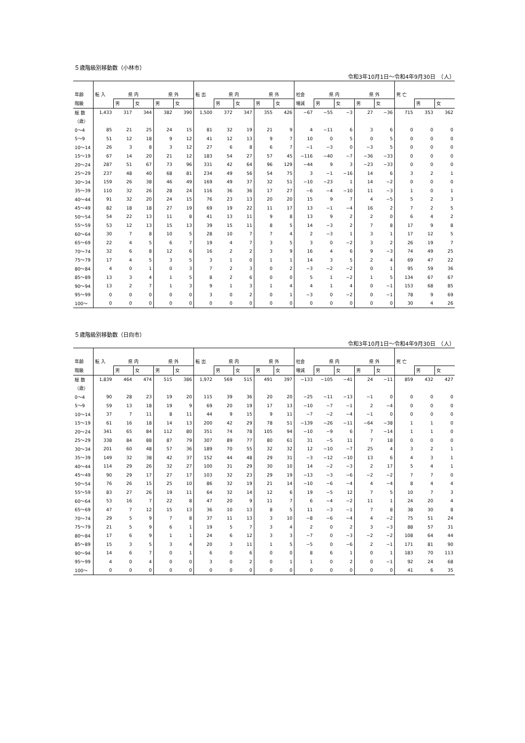５歳階級別移動数（小林市）
令和3年10月1日～令和4年9月30日　（人）
| 年齢 | 転 入 | 県 内 | | 県 外 | | 転 出 | 県 内 | | 県 外 | | 社会 | 県 内 | | 県 外 | | 死 亡 | | |
| --- | --- | --- | --- | --- | --- | --- | --- | --- | --- | --- | --- | --- | --- | --- | --- | --- | --- | --- |
| 階級 | | 男 | 女 | 男 | 女 | | 男 | 女 | 男 | 女 | 増減 | 男 | 女 | 男 | 女 | | 男 | 女 |
| 総 数 | 1,433 | 317 | 344 | 382 | 390 | 1,500 | 372 | 347 | 355 | 426 | −67 | −55 | −3 | 27 | −36 | 715 | 353 | 362 |
| （歳） | | | | | | | | | | | | | | | | | | |
| 0～4 | 85 | 21 | 25 | 24 | 15 | 81 | 32 | 19 | 21 | 9 | 4 | −11 | 6 | 3 | 6 | 0 | 0 | 0 |
| 5～9 | 51 | 12 | 18 | 9 | 12 | 41 | 12 | 13 | 9 | 7 | 10 | 0 | 5 | 0 | 5 | 0 | 0 | 0 |
| 10～14 | 26 | 3 | 8 | 3 | 12 | 27 | 6 | 8 | 6 | 7 | −1 | −3 | 0 | −3 | 5 | 0 | 0 | 0 |
| 15～19 | 67 | 14 | 20 | 21 | 12 | 183 | 54 | 27 | 57 | 45 | −116 | −40 | −7 | −36 | −33 | 0 | 0 | 0 |
| 20～24 | 287 | 51 | 67 | 73 | 96 | 331 | 42 | 64 | 96 | 129 | −44 | 9 | 3 | −23 | −33 | 0 | 0 | 0 |
| 25～29 | 237 | 48 | 40 | 68 | 81 | 234 | 49 | 56 | 54 | 75 | 3 | −1 | −16 | 14 | 6 | 3 | 2 | 1 |
| 30～34 | 159 | 26 | 38 | 46 | 49 | 169 | 49 | 37 | 32 | 51 | −10 | −23 | 1 | 14 | −2 | 0 | 0 | 0 |
| 35～39 | 110 | 32 | 26 | 28 | 24 | 116 | 36 | 36 | 17 | 27 | −6 | −4 | −10 | 11 | −3 | 1 | 0 | 1 |
| 40～44 | 91 | 32 | 20 | 24 | 15 | 76 | 23 | 13 | 20 | 20 | 15 | 9 | 7 | 4 | −5 | 5 | 2 | 3 |
| 45～49 | 82 | 18 | 18 | 27 | 19 | 69 | 19 | 22 | 11 | 17 | 13 | −1 | −4 | 16 | 2 | 7 | 2 | 5 |
| 50～54 | 54 | 22 | 13 | 11 | 8 | 41 | 13 | 11 | 9 | 8 | 13 | 9 | 2 | 2 | 0 | 6 | 4 | 2 |
| 55～59 | 53 | 12 | 13 | 15 | 13 | 39 | 15 | 11 | 8 | 5 | 14 | −3 | 2 | 7 | 8 | 17 | 9 | 8 |
| 60～64 | 30 | 7 | 8 | 10 | 5 | 28 | 10 | 7 | 7 | 4 | 2 | −3 | 1 | 3 | 1 | 17 | 12 | 5 |
| 65～69 | 22 | 4 | 5 | 6 | 7 | 19 | 4 | 7 | 3 | 5 | 3 | 0 | −2 | 3 | 2 | 26 | 19 | 7 |
| 70～74 | 32 | 6 | 8 | 12 | 6 | 16 | 2 | 2 | 3 | 9 | 16 | 4 | 6 | 9 | −3 | 74 | 49 | 25 |
| 75～79 | 17 | 4 | 5 | 3 | 5 | 3 | 1 | 0 | 1 | 1 | 14 | 3 | 5 | 2 | 4 | 69 | 47 | 22 |
| 80～84 | 4 | 0 | 1 | 0 | 3 | 7 | 2 | 3 | 0 | 2 | −3 | −2 | −2 | 0 | 1 | 95 | 59 | 36 |
| 85～89 | 13 | 3 | 4 | 1 | 5 | 8 | 2 | 6 | 0 | 0 | 5 | 1 | −2 | 1 | 5 | 134 | 67 | 67 |
| 90～94 | 13 | 2 | 7 | 1 | 3 | 9 | 1 | 3 | 1 | 4 | 4 | 1 | 4 | 0 | −1 | 153 | 68 | 85 |
| 95～99 | 0 | 0 | 0 | 0 | 0 | 3 | 0 | 2 | 0 | 1 | −3 | 0 | −2 | 0 | −1 | 78 | 9 | 69 |
| 100～ | 0 | 0 | 0 | 0 | 0 | 0 | 0 | 0 | 0 | 0 | 0 | 0 | 0 | 0 | 0 | 30 | 4 | 26 |
５歳階級別移動数（日向市）
令和3年10月1日～令和4年9月30日　（人）
| 年齢 | 転 入 | 県 内 | | 県 外 | | 転 出 | 県 内 | | 県 外 | | 社会 | 県 内 | | 県 外 | | 死 亡 | | |
| --- | --- | --- | --- | --- | --- | --- | --- | --- | --- | --- | --- | --- | --- | --- | --- | --- | --- | --- |
| 階級 | | 男 | 女 | 男 | 女 | | 男 | 女 | 男 | 女 | 増減 | 男 | 女 | 男 | 女 | | 男 | 女 |
| 総 数 | 1,839 | 464 | 474 | 515 | 386 | 1,972 | 569 | 515 | 491 | 397 | −133 | −105 | −41 | 24 | −11 | 859 | 432 | 427 |
| （歳） | | | | | | | | | | | | | | | | | | |
| 0～4 | 90 | 28 | 23 | 19 | 20 | 115 | 39 | 36 | 20 | 20 | −25 | −11 | −13 | −1 | 0 | 0 | 0 | 0 |
| 5～9 | 59 | 13 | 18 | 19 | 9 | 69 | 20 | 19 | 17 | 13 | −10 | −7 | −1 | 2 | −4 | 0 | 0 | 0 |
| 10～14 | 37 | 7 | 11 | 8 | 11 | 44 | 9 | 15 | 9 | 11 | −7 | −2 | −4 | −1 | 0 | 0 | 0 | 0 |
| 15～19 | 61 | 16 | 18 | 14 | 13 | 200 | 42 | 29 | 78 | 51 | −139 | −26 | −11 | −64 | −38 | 1 | 1 | 0 |
| 20～24 | 341 | 65 | 84 | 112 | 80 | 351 | 74 | 78 | 105 | 94 | −10 | −9 | 6 | 7 | −14 | 1 | 1 | 0 |
| 25～29 | 338 | 84 | 88 | 87 | 79 | 307 | 89 | 77 | 80 | 61 | 31 | −5 | 11 | 7 | 18 | 0 | 0 | 0 |
| 30～34 | 201 | 60 | 48 | 57 | 36 | 189 | 70 | 55 | 32 | 32 | 12 | −10 | −7 | 25 | 4 | 3 | 2 | 1 |
| 35～39 | 149 | 32 | 38 | 42 | 37 | 152 | 44 | 48 | 29 | 31 | −3 | −12 | −10 | 13 | 6 | 4 | 3 | 1 |
| 40～44 | 114 | 29 | 26 | 32 | 27 | 100 | 31 | 29 | 30 | 10 | 14 | −2 | −3 | 2 | 17 | 5 | 4 | 1 |
| 45～49 | 90 | 29 | 17 | 27 | 17 | 103 | 32 | 23 | 29 | 19 | −13 | −3 | −6 | −2 | −2 | 7 | 7 | 0 |
| 50～54 | 76 | 26 | 15 | 25 | 10 | 86 | 32 | 19 | 21 | 14 | −10 | −6 | −4 | 4 | −4 | 8 | 4 | 4 |
| 55～59 | 83 | 27 | 26 | 19 | 11 | 64 | 32 | 14 | 12 | 6 | 19 | −5 | 12 | 7 | 5 | 10 | 7 | 3 |
| 60～64 | 53 | 16 | 7 | 22 | 8 | 47 | 20 | 9 | 11 | 7 | 6 | −4 | −2 | 11 | 1 | 24 | 20 | 4 |
| 65～69 | 47 | 7 | 12 | 15 | 13 | 36 | 10 | 13 | 8 | 5 | 11 | −3 | −1 | 7 | 8 | 38 | 30 | 8 |
| 70～74 | 29 | 5 | 9 | 7 | 8 | 37 | 11 | 13 | 3 | 10 | −8 | −6 | −4 | 4 | −2 | 75 | 51 | 24 |
| 75～79 | 21 | 5 | 9 | 6 | 1 | 19 | 5 | 7 | 3 | 4 | 2 | 0 | 2 | 3 | −3 | 88 | 57 | 31 |
| 80～84 | 17 | 6 | 9 | 1 | 1 | 24 | 6 | 12 | 3 | 3 | −7 | 0 | −3 | −2 | −2 | 108 | 64 | 44 |
| 85～89 | 15 | 3 | 5 | 3 | 4 | 20 | 3 | 11 | 1 | 5 | −5 | 0 | −6 | 2 | −1 | 171 | 81 | 90 |
| 90～94 | 14 | 6 | 7 | 0 | 1 | 6 | 0 | 6 | 0 | 0 | 8 | 6 | 1 | 0 | 1 | 183 | 70 | 113 |
| 95～99 | 4 | 0 | 4 | 0 | 0 | 3 | 0 | 2 | 0 | 1 | 1 | 0 | 2 | 0 | −1 | 92 | 24 | 68 |
| 100～ | 0 | 0 | 0 | 0 | 0 | 0 | 0 | 0 | 0 | 0 | 0 | 0 | 0 | 0 | 0 | 41 | 6 | 35 |